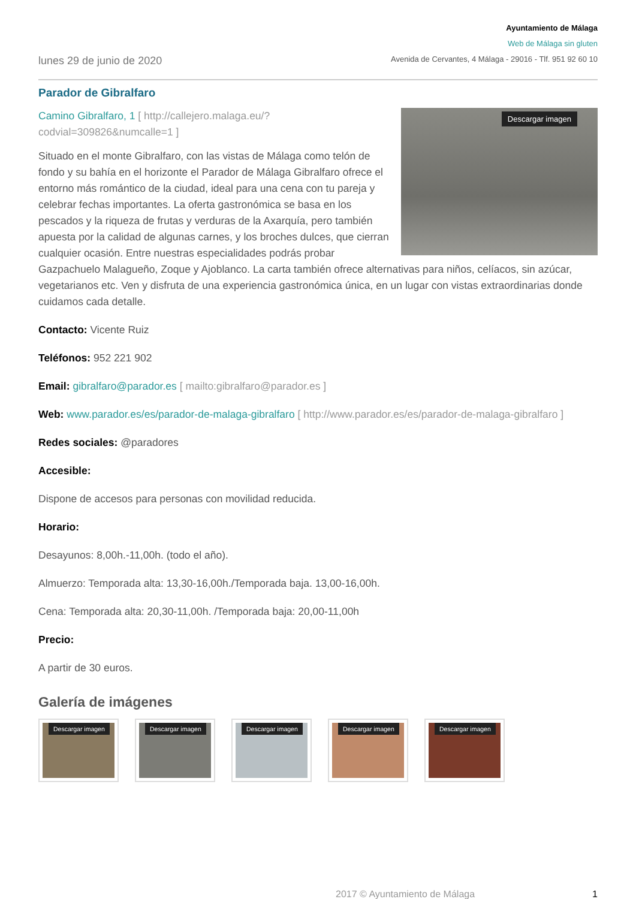lunes 29 de junio de 2020
Ayuntamiento de Málaga
Web de Málaga sin gluten
Avenida de Cervantes, 4 Málaga - 29016 - Tlf. 951 92 60 10
Parador de Gibralfaro
Descargar imagen
Camino Gibralfaro, 1 [ http://callejero.malaga.eu/?codvial=309826&numcalle=1 ]
Situado en el monte Gibralfaro, con las vistas de Málaga como telón de fondo y su bahía en el horizonte el Parador de Málaga Gibralfaro ofrece el entorno más romántico de la ciudad, ideal para una cena con tu pareja y celebrar fechas importantes. La oferta gastronómica se basa en los pescados y la riqueza de frutas y verduras de la Axarquía, pero también apuesta por la calidad de algunas carnes, y los broches dulces, que cierran cualquier ocasión. Entre nuestras especialidades podrás probar Gazpachuelo Malagueño, Zoque y Ajoblanco. La carta también ofrece alternativas para niños, celíacos, sin azúcar, vegetarianos etc. Ven y disfruta de una experiencia gastronómica única, en un lugar con vistas extraordinarias donde cuidamos cada detalle.
Contacto: Vicente Ruiz
Teléfonos: 952 221 902
Email: gibralfaro@parador.es [ mailto:gibralfaro@parador.es ]
Web: www.parador.es/es/parador-de-malaga-gibralfaro [ http://www.parador.es/es/parador-de-malaga-gibralfaro ]
Redes sociales: @paradores
Accesible:
Dispone de accesos para personas con movilidad reducida.
Horario:
Desayunos: 8,00h.-11,00h. (todo el año).
Almuerzo: Temporada alta: 13,30-16,00h./Temporada baja. 13,00-16,00h.
Cena: Temporada alta: 20,30-11,00h. /Temporada baja: 20,00-11,00h
Precio:
A partir de 30 euros.
Galería de imágenes
Descargar imagen
Descargar imagen
Descargar imagen
Descargar imagen
Descargar imagen
2017 © Ayuntamiento de Málaga 1